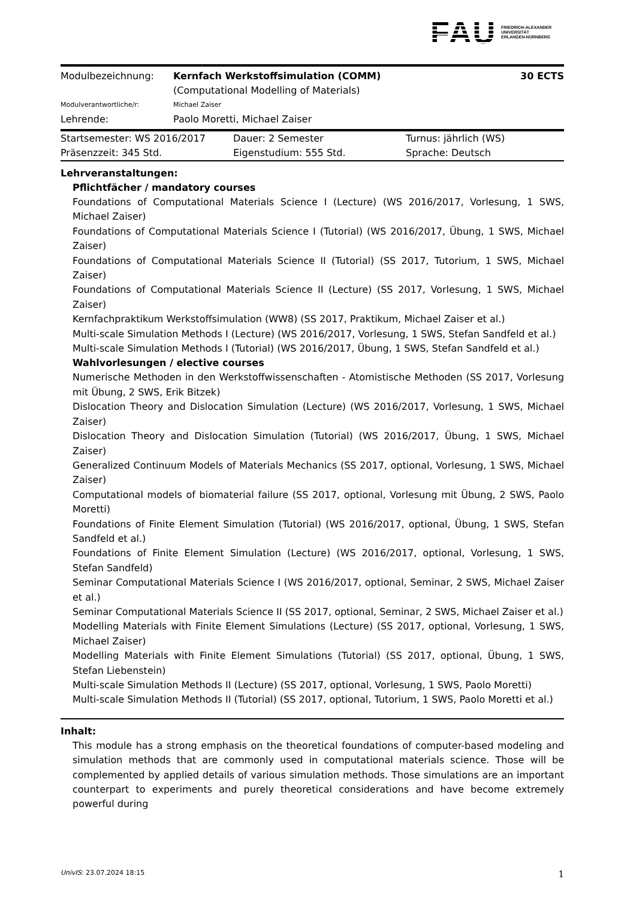FAU
FRIEDRICH-ALEXANDER
UNIVERSITÄT
ERLANGEN-NÜRNBERG
| Modulbezeichnung: | Kernfach Werkstoffsimulation (COMM) (Computational Modelling of Materials) | 30 ECTS |
| Modulverantwortliche/r: | Michael Zaiser | |
| Lehrende: | Paolo Moretti, Michael Zaiser | |
| Startsemester: WS 2016/2017 | Dauer: 2 Semester | Turnus: jährlich (WS) |
| Präsenzzeit: 345 Std. | Eigenstudium: 555 Std. | Sprache: Deutsch |
Lehrveranstaltungen:
Pflichtfächer / mandatory courses
Foundations of Computational Materials Science I (Lecture) (WS 2016/2017, Vorlesung, 1 SWS, Michael Zaiser)
Foundations of Computational Materials Science I (Tutorial) (WS 2016/2017, Übung, 1 SWS, Michael Zaiser)
Foundations of Computational Materials Science II (Tutorial) (SS 2017, Tutorium, 1 SWS, Michael Zaiser)
Foundations of Computational Materials Science II (Lecture) (SS 2017, Vorlesung, 1 SWS, Michael Zaiser)
Kernfachpraktikum Werkstoffsimulation (WW8) (SS 2017, Praktikum, Michael Zaiser et al.)
Multi-scale Simulation Methods I (Lecture) (WS 2016/2017, Vorlesung, 1 SWS, Stefan Sandfeld et al.)
Multi-scale Simulation Methods I (Tutorial) (WS 2016/2017, Übung, 1 SWS, Stefan Sandfeld et al.)
Wahlvorlesungen / elective courses
Numerische Methoden in den Werkstoffwissenschaften - Atomistische Methoden (SS 2017, Vorlesung mit Übung, 2 SWS, Erik Bitzek)
Dislocation Theory and Dislocation Simulation (Lecture) (WS 2016/2017, Vorlesung, 1 SWS, Michael Zaiser)
Dislocation Theory and Dislocation Simulation (Tutorial) (WS 2016/2017, Übung, 1 SWS, Michael Zaiser)
Generalized Continuum Models of Materials Mechanics (SS 2017, optional, Vorlesung, 1 SWS, Michael Zaiser)
Computational models of biomaterial failure (SS 2017, optional, Vorlesung mit Übung, 2 SWS, Paolo Moretti)
Foundations of Finite Element Simulation (Tutorial) (WS 2016/2017, optional, Übung, 1 SWS, Stefan Sandfeld et al.)
Foundations of Finite Element Simulation (Lecture) (WS 2016/2017, optional, Vorlesung, 1 SWS, Stefan Sandfeld)
Seminar Computational Materials Science I (WS 2016/2017, optional, Seminar, 2 SWS, Michael Zaiser et al.)
Seminar Computational Materials Science II (SS 2017, optional, Seminar, 2 SWS, Michael Zaiser et al.)
Modelling Materials with Finite Element Simulations (Lecture) (SS 2017, optional, Vorlesung, 1 SWS, Michael Zaiser)
Modelling Materials with Finite Element Simulations (Tutorial) (SS 2017, optional, Übung, 1 SWS, Stefan Liebenstein)
Multi-scale Simulation Methods II (Lecture) (SS 2017, optional, Vorlesung, 1 SWS, Paolo Moretti)
Multi-scale Simulation Methods II (Tutorial) (SS 2017, optional, Tutorium, 1 SWS, Paolo Moretti et al.)
Inhalt:
This module has a strong emphasis on the theoretical foundations of computer-based modeling and simulation methods that are commonly used in computational materials science. Those will be complemented by applied details of various simulation methods. Those simulations are an important counterpart to experiments and purely theoretical considerations and have become extremely powerful during
UnivIS: 23.07.2024 18:15 1